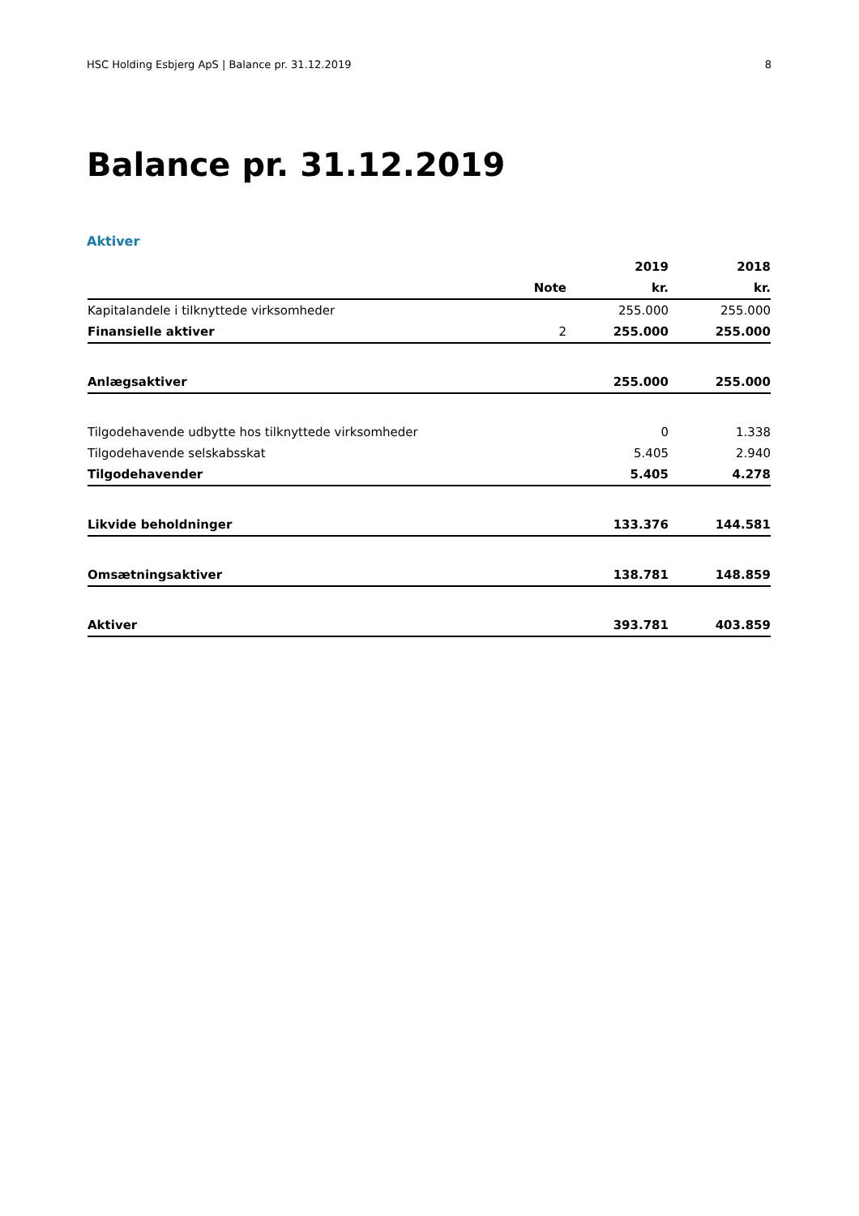HSC Holding Esbjerg ApS | Balance pr. 31.12.2019 8
Balance pr. 31.12.2019
Aktiver
| | | 2019 | 2018 |
| --- | --- | --- | --- |
| | Note | kr. | kr. |
| Kapitalandele i tilknyttede virksomheder | | 255.000 | 255.000 |
| Finansielle aktiver | 2 | 255.000 | 255.000 |
| Anlægsaktiver | | 255.000 | 255.000 |
| Tilgodehavende udbytte hos tilknyttede virksomheder | | 0 | 1.338 |
| Tilgodehavende selskabsskat | | 5.405 | 2.940 |
| Tilgodehavender | | 5.405 | 4.278 |
| Likvide beholdninger | | 133.376 | 144.581 |
| Omsætningsaktiver | | 138.781 | 148.859 |
| Aktiver | | 393.781 | 403.859 |